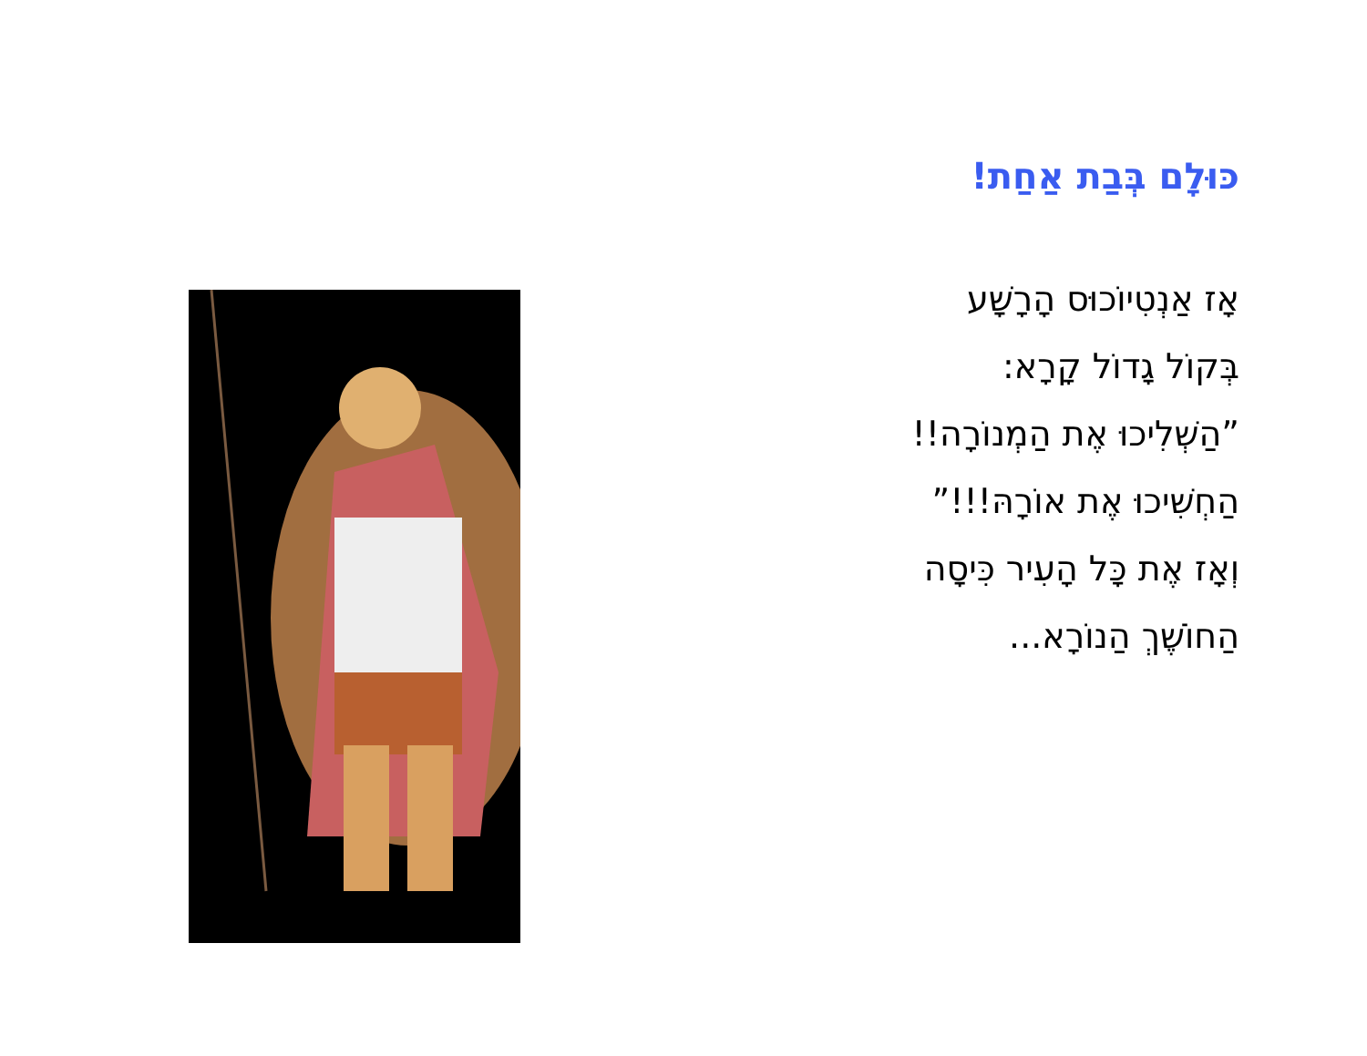כּוּלָם בְּבַת אַחַת!
אָז אַנְטִיוֹכוּס הָרָשָׁע
בְּקוֹל גָדוֹל קָרָא:
”הַשְׁלִיכוּ אֶת הַמְנוֹרָה!!
הַחְשִׁיכוּ אֶת אוֹרָהּ!!!”
וְאָז אֶת כָּל הָעִיר כִּיסָה
הַחוֹשֶׁךְ הַנוֹרָא...